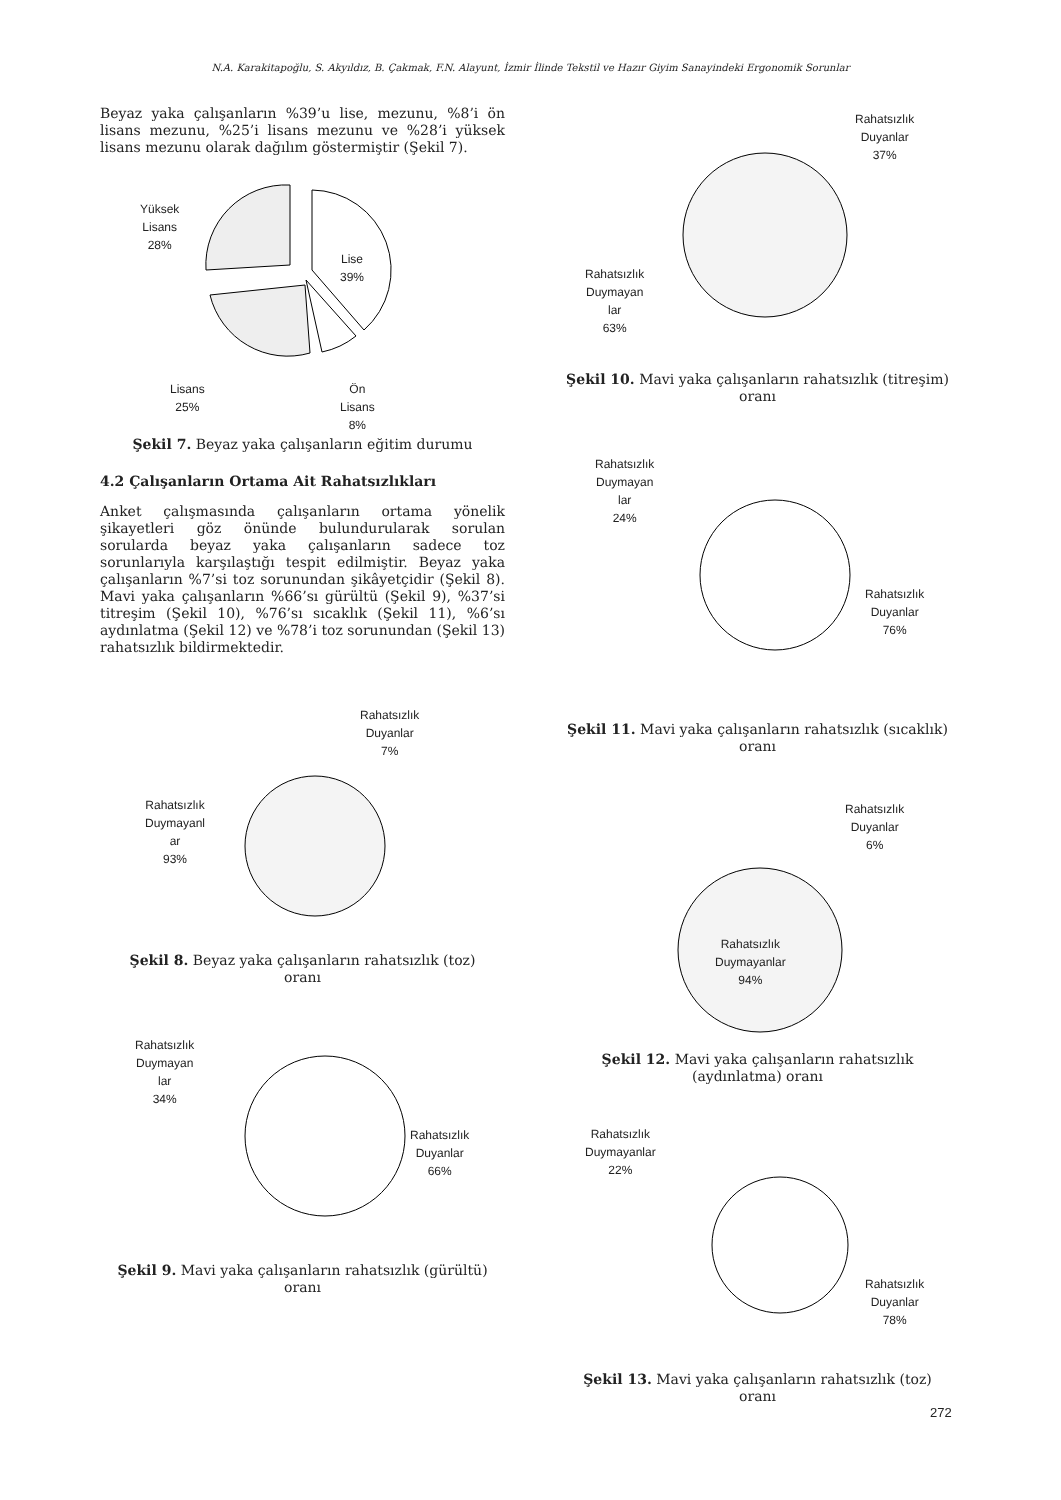N.A. Karakitapoğlu, S. Akyıldız, B. Çakmak, F.N. Alayunt, İzmir İlinde Tekstil ve Hazır Giyim Sanayindeki Ergonomik Sorunlar
Beyaz yaka çalışanların %39’u lise, mezunu, %8’i ön lisans mezunu, %25’i lisans mezunu ve %28’i yüksek lisans mezunu olarak dağılım göstermiştir (Şekil 7).
Yüksek
Lisans
28%
Lise
39%
Lisans
25%
Ön
Lisans
8%
Şekil 7. Beyaz yaka çalışanların eğitim durumu
4.2 Çalışanların Ortama Ait Rahatsızlıkları
Anket çalışmasında çalışanların ortama yönelik şikayetleri göz önünde bulundurularak sorulan sorularda beyaz yaka çalışanların sadece toz sorunlarıyla karşılaştığı tespit edilmiştir. Beyaz yaka çalışanların %7’si toz sorunundan şikâyetçidir (Şekil 8). Mavi yaka çalışanların %66’sı gürültü (Şekil 9), %37’si titreşim (Şekil 10), %76’sı sıcaklık (Şekil 11), %6’sı aydınlatma (Şekil 12) ve %78’i toz sorunundan (Şekil 13) rahatsızlık bildirmektedir.
Rahatsızlık
Duyanlar
7%
Rahatsızlık
Duymayanl
ar
93%
Şekil 8. Beyaz yaka çalışanların rahatsızlık (toz)
oranı
Rahatsızlık
Duymayan
lar
34%
Rahatsızlık
Duyanlar
66%
Şekil 9. Mavi yaka çalışanların rahatsızlık (gürültü)
oranı
Rahatsızlık
Duyanlar
37%
Rahatsızlık
Duymayan
lar
63%
Şekil 10. Mavi yaka çalışanların rahatsızlık (titreşim)
oranı
Rahatsızlık
Duymayan
lar
24%
Rahatsızlık
Duyanlar
76%
Şekil 11. Mavi yaka çalışanların rahatsızlık (sıcaklık)
oranı
Rahatsızlık
Duyanlar
6%
Rahatsızlık
Duymayanlar
94%
Şekil 12. Mavi yaka çalışanların rahatsızlık
(aydınlatma) oranı
Rahatsızlık
Duymayanlar
22%
Rahatsızlık
Duyanlar
78%
Şekil 13. Mavi yaka çalışanların rahatsızlık (toz)
oranı
272